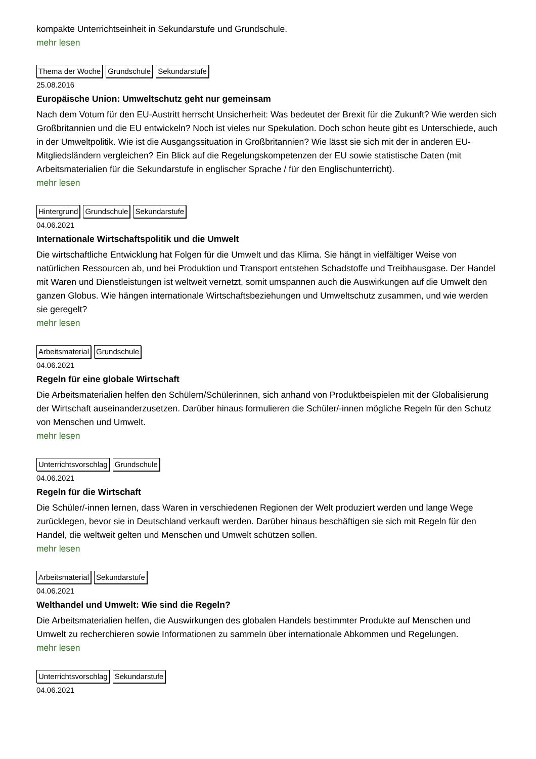kompakte Unterrichtseinheit in Sekundarstufe und Grundschule.
mehr lesen
Thema der Woche Grundschule Sekundarstufe
25.08.2016
Europäische Union: Umweltschutz geht nur gemeinsam
Nach dem Votum für den EU-Austritt herrscht Unsicherheit: Was bedeutet der Brexit für die Zukunft? Wie werden sich Großbritannien und die EU entwickeln? Noch ist vieles nur Spekulation. Doch schon heute gibt es Unterschiede, auch in der Umweltpolitik. Wie ist die Ausgangssituation in Großbritannien? Wie lässt sie sich mit der in anderen EU-Mitgliedsländern vergleichen? Ein Blick auf die Regelungskompetenzen der EU sowie statistische Daten (mit Arbeitsmaterialien für die Sekundarstufe in englischer Sprache / für den Englischunterricht).
mehr lesen
Hintergrund Grundschule Sekundarstufe
04.06.2021
Internationale Wirtschaftspolitik und die Umwelt
Die wirtschaftliche Entwicklung hat Folgen für die Umwelt und das Klima. Sie hängt in vielfältiger Weise von natürlichen Ressourcen ab, und bei Produktion und Transport entstehen Schadstoffe und Treibhausgase. Der Handel mit Waren und Dienstleistungen ist weltweit vernetzt, somit umspannen auch die Auswirkungen auf die Umwelt den ganzen Globus. Wie hängen internationale Wirtschaftsbeziehungen und Umweltschutz zusammen, und wie werden sie geregelt?
mehr lesen
Arbeitsmaterial Grundschule
04.06.2021
Regeln für eine globale Wirtschaft
Die Arbeitsmaterialien helfen den Schülern/Schülerinnen, sich anhand von Produktbeispielen mit der Globalisierung der Wirtschaft auseinanderzusetzen. Darüber hinaus formulieren die Schüler/-innen mögliche Regeln für den Schutz von Menschen und Umwelt.
mehr lesen
Unterrichtsvorschlag Grundschule
04.06.2021
Regeln für die Wirtschaft
Die Schüler/-innen lernen, dass Waren in verschiedenen Regionen der Welt produziert werden und lange Wege zurücklegen, bevor sie in Deutschland verkauft werden. Darüber hinaus beschäftigen sie sich mit Regeln für den Handel, die weltweit gelten und Menschen und Umwelt schützen sollen.
mehr lesen
Arbeitsmaterial Sekundarstufe
04.06.2021
Welthandel und Umwelt: Wie sind die Regeln?
Die Arbeitsmaterialien helfen, die Auswirkungen des globalen Handels bestimmter Produkte auf Menschen und Umwelt zu recherchieren sowie Informationen zu sammeln über internationale Abkommen und Regelungen.
mehr lesen
Unterrichtsvorschlag Sekundarstufe
04.06.2021